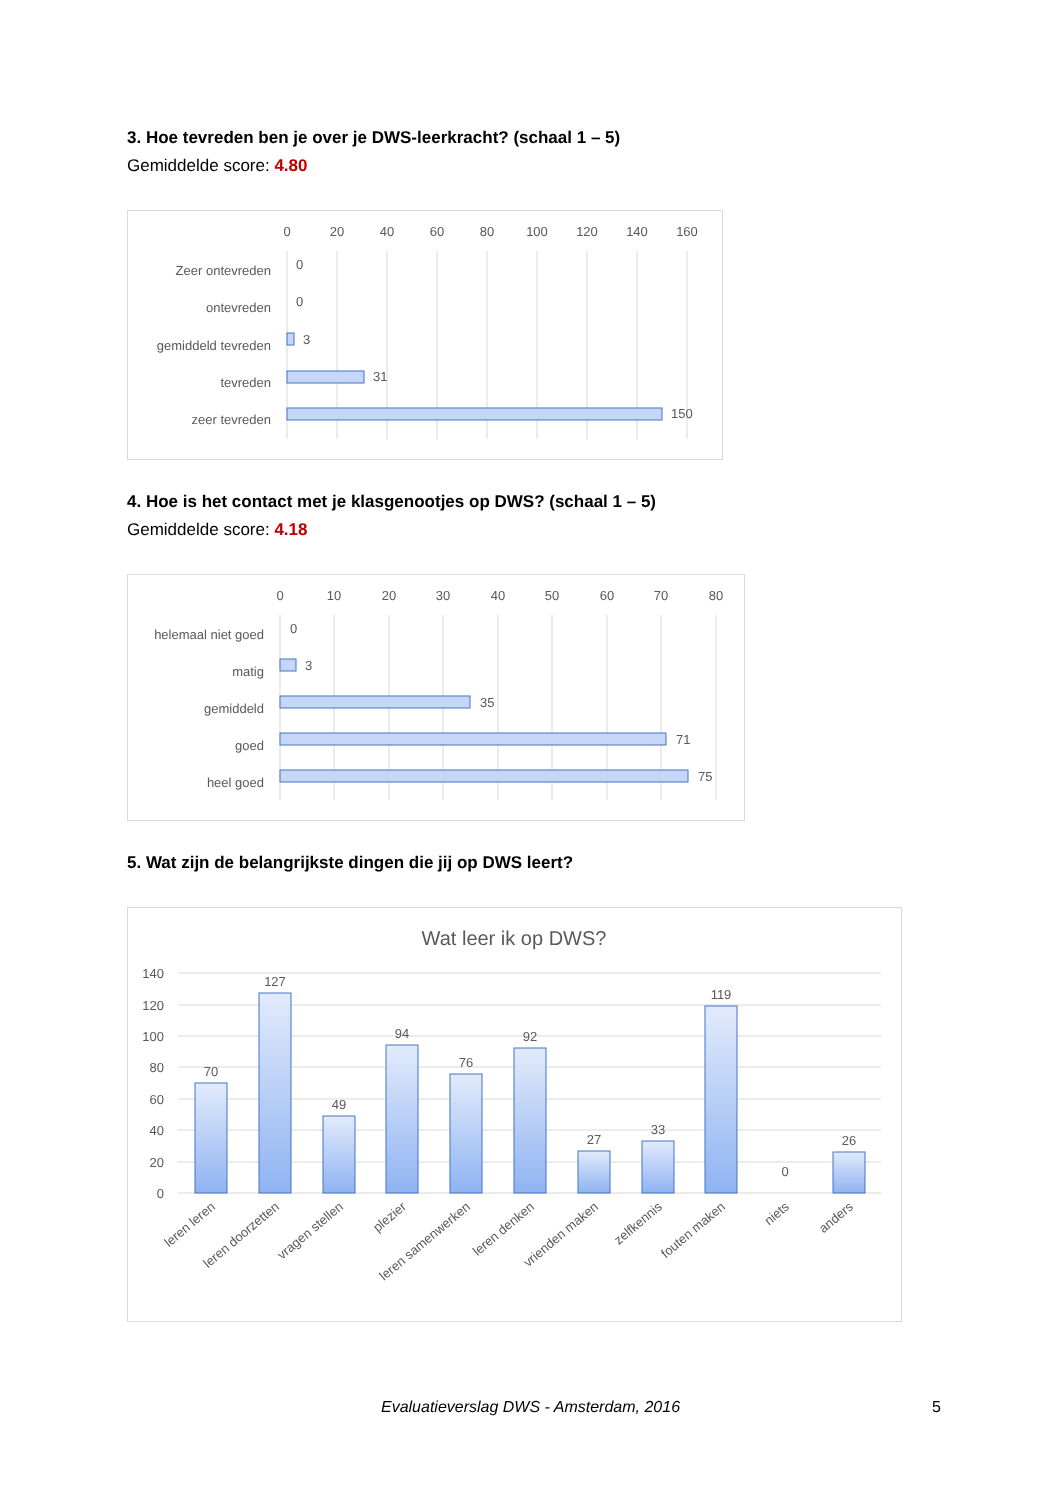3. Hoe tevreden ben je over je DWS-leerkracht? (schaal 1 – 5)
Gemiddelde score: 4.80
0
20
40
60
80
100
120
140
160
Zeer ontevreden
ontevreden
gemiddeld tevreden
tevreden
zeer tevreden
0
0
3
31
150
4. Hoe is het contact met je klasgenootjes op DWS? (schaal 1 – 5)
Gemiddelde score: 4.18
0
10
20
30
40
50
60
70
80
helemaal niet goed
matig
gemiddeld
goed
heel goed
0
3
35
71
75
5. Wat zijn de belangrijkste dingen die jij op DWS leert?
Wat leer ik op DWS?
140
120
100
80
60
40
20
0
70
127
49
94
76
92
27
33
119
0
26
leren leren
leren doorzetten
vragen stellen
plezier
leren samenwerken
leren denken
vrienden maken
zelfkennis
fouten maken
niets
anders
Evaluatieverslag DWS - Amsterdam, 2016 5